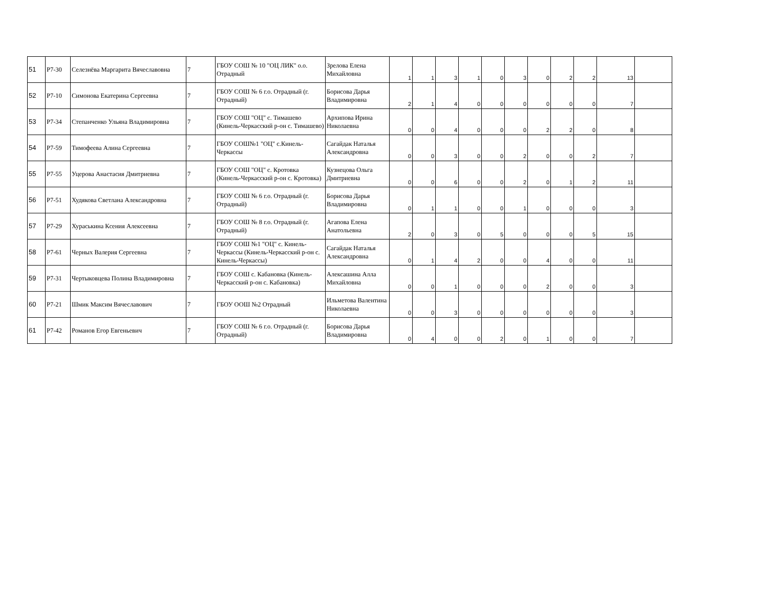| 51 | P7-30 | Селезнёва Маргарита Вячеславовна | 7 | ГБОУ СОШ № 10 "ОЦ ЛИК" о.о. Отрадный | Зрелова Елена Михайловна | 1 | 1 | 3 | 1 | 0 | 3 | 0 | 2 | 2 | 13 | |
| 52 | P7-10 | Симонова Екатерина Сергеевна | 7 | ГБОУ СОШ № 6 г.о. Отрадный (г. Отрадный) | Борисова Дарья Владимировна | 2 | 1 | 4 | 0 | 0 | 0 | 0 | 0 | 0 | 7 | |
| 53 | P7-34 | Степанченко Ульяна Владимировна | 7 | ГБОУ СОШ "ОЦ" с. Тимашево (Кинель-Черкасский р-он с. Тимашево) | Архипова Ирина Николаевна | 0 | 0 | 4 | 0 | 0 | 0 | 2 | 2 | 0 | 8 | |
| 54 | P7-59 | Тимофеева Алина Сергеевна | 7 | ГБОУ СОШ№1 "ОЦ" с.Кинель-Черкассы | Сагайдак Наталья Александровна | 0 | 0 | 3 | 0 | 0 | 2 | 0 | 0 | 2 | 7 | |
| 55 | P7-55 | Уцерова Анастасия Дмитриевна | 7 | ГБОУ СОШ "ОЦ" с. Кротовка (Кинель-Черкасский р-он с. Кротовка) | Кузнецова Ольга Дмитриевна | 0 | 0 | 6 | 0 | 0 | 2 | 0 | 1 | 2 | 11 | |
| 56 | P7-51 | Худякова Светлана Александровна | 7 | ГБОУ СОШ № 6 г.о. Отрадный (г. Отрадный) | Борисова Дарья Владимировна | 0 | 1 | 1 | 0 | 0 | 1 | 0 | 0 | 0 | 3 | |
| 57 | P7-29 | Хураськина Ксения Алексеевна | 7 | ГБОУ СОШ № 8 г.о. Отрадный (г. Отрадный) | Агапова Елена Анатольевна | 2 | 0 | 3 | 0 | 5 | 0 | 0 | 0 | 5 | 15 | |
| 58 | P7-61 | Черных Валерия Сергеевна | 7 | ГБОУ СОШ №1 "ОЦ" с. Кинель-Черкассы (Кинель-Черкасский р-он с. Кинель-Черкассы) | Сагайдак Наталья Александровна | 0 | 1 | 4 | 2 | 0 | 0 | 4 | 0 | 0 | 11 | |
| 59 | P7-31 | Чертыковцева Полина Владимировна | 7 | ГБОУ СОШ с. Кабановка (Кинель-Черкасский р-он с. Кабановка) | Алексашина Алла Михайловна | 0 | 0 | 1 | 0 | 0 | 0 | 2 | 0 | 0 | 3 | |
| 60 | P7-21 | Шмик Максим Вячеславович | 7 | ГБОУ ООШ №2 Отрадный | Ильметова Валентина Николаевна | 0 | 0 | 3 | 0 | 0 | 0 | 0 | 0 | 0 | 3 | |
| 61 | P7-42 | Романов Егор Евгеньевич | 7 | ГБОУ СОШ № 6 г.о. Отрадный (г. Отрадный) | Борисова Дарья Владимировна | 0 | 4 | 0 | 0 | 2 | 0 | 1 | 0 | 0 | 7 | |